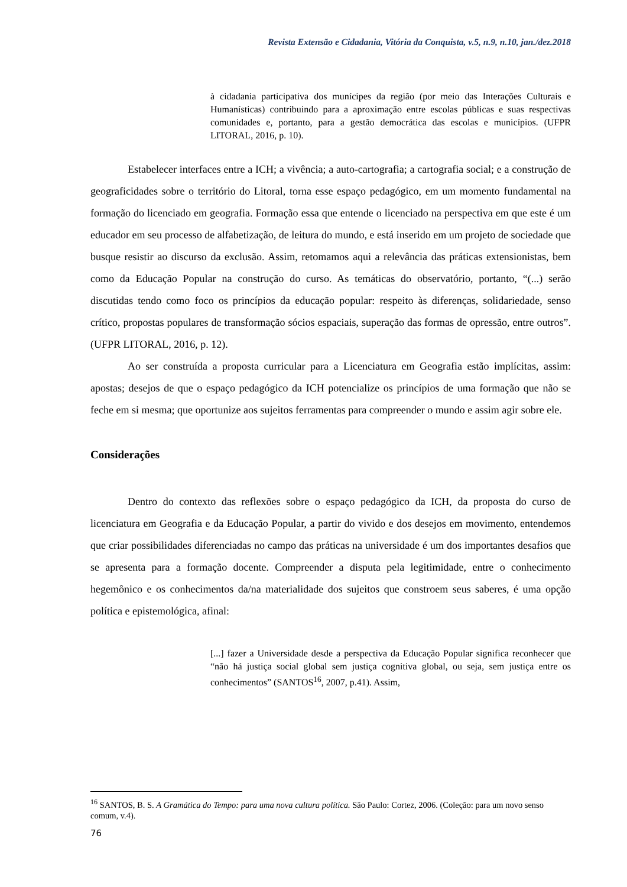Revista Extensão e Cidadania, Vitória da Conquista, v.5, n.9, n.10, jan./dez.2018
à cidadania participativa dos munícipes da região (por meio das Interações Culturais e Humanísticas) contribuindo para a aproximação entre escolas públicas e suas respectivas comunidades e, portanto, para a gestão democrática das escolas e municípios. (UFPR LITORAL, 2016, p. 10).
Estabelecer interfaces entre a ICH; a vivência; a auto-cartografia; a cartografia social; e a construção de geograficidades sobre o território do Litoral, torna esse espaço pedagógico, em um momento fundamental na formação do licenciado em geografia. Formação essa que entende o licenciado na perspectiva em que este é um educador em seu processo de alfabetização, de leitura do mundo, e está inserido em um projeto de sociedade que busque resistir ao discurso da exclusão. Assim, retomamos aqui a relevância das práticas extensionistas, bem como da Educação Popular na construção do curso. As temáticas do observatório, portanto, “(...) serão discutidas tendo como foco os princípios da educação popular: respeito às diferenças, solidariedade, senso crítico, propostas populares de transformação sócios espaciais, superação das formas de opressão, entre outros”. (UFPR LITORAL, 2016, p. 12).
Ao ser construída a proposta curricular para a Licenciatura em Geografia estão implícitas, assim: apostas; desejos de que o espaço pedagógico da ICH potencialize os princípios de uma formação que não se feche em si mesma; que oportunize aos sujeitos ferramentas para compreender o mundo e assim agir sobre ele.
Considerações
Dentro do contexto das reflexões sobre o espaço pedagógico da ICH, da proposta do curso de licenciatura em Geografia e da Educação Popular, a partir do vivido e dos desejos em movimento, entendemos que criar possibilidades diferenciadas no campo das práticas na universidade é um dos importantes desafios que se apresenta para a formação docente. Compreender a disputa pela legitimidade, entre o conhecimento hegemônico e os conhecimentos da/na materialidade dos sujeitos que constroem seus saberes, é uma opção política e epistemológica, afinal:
[...] fazer a Universidade desde a perspectiva da Educação Popular significa reconhecer que “não há justiça social global sem justiça cognitiva global, ou seja, sem justiça entre os conhecimentos” (SANTOS<sup>16</sup>, 2007, p.41). Assim,
<sup>16</sup> SANTOS, B. S. A Gramática do Tempo: para uma nova cultura política. São Paulo: Cortez, 2006. (Coleção: para um novo senso comum, v.4).
76